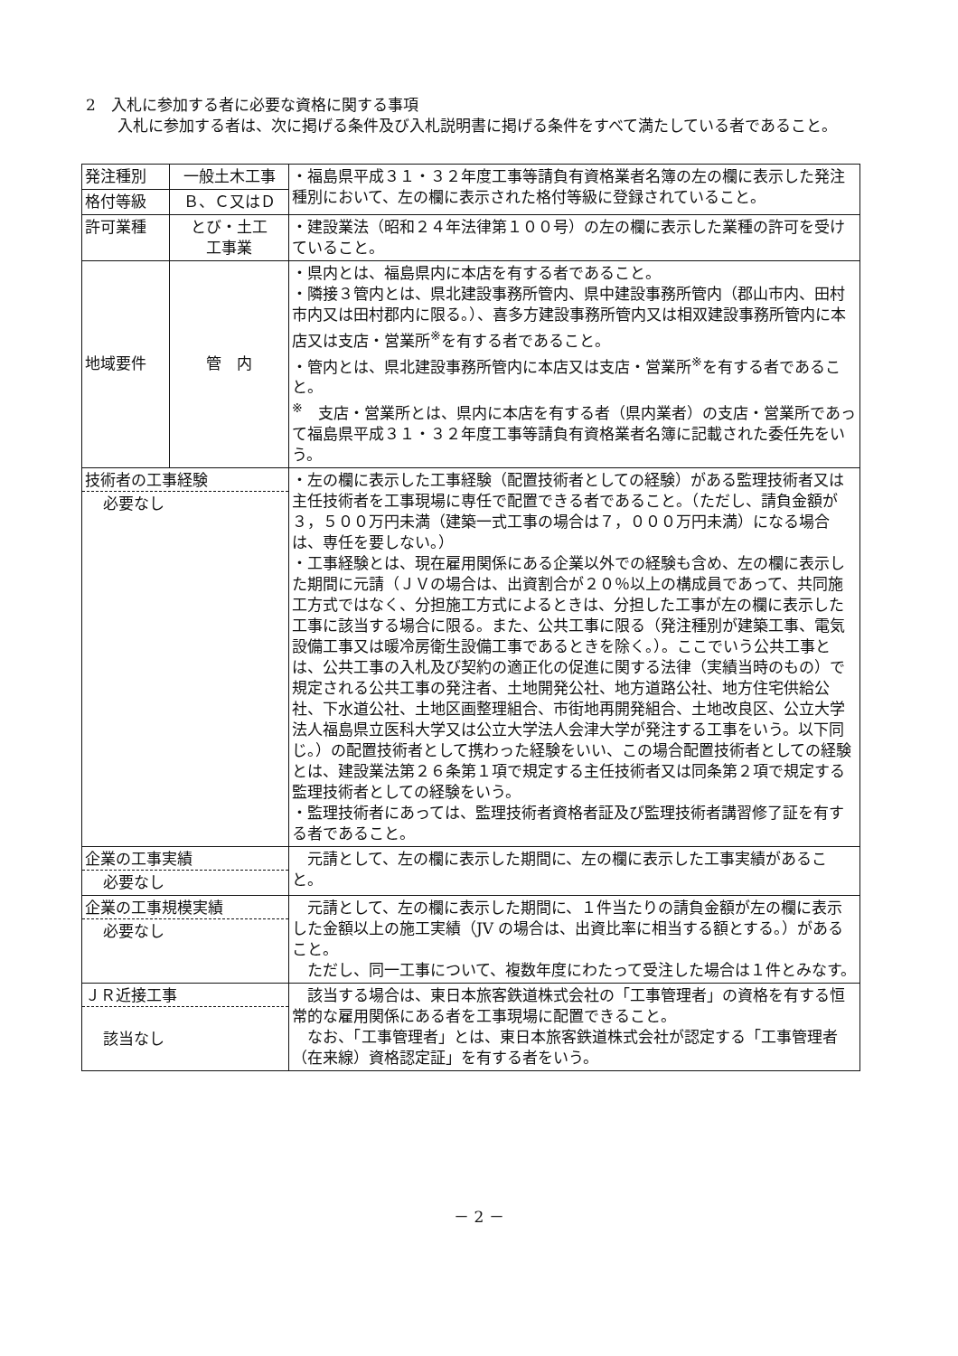2　入札に参加する者に必要な資格に関する事項
入札に参加する者は、次に掲げる条件及び入札説明書に掲げる条件をすべて満たしている者であること。
| 発注種別 | 一般土木工事 | ・福島県平成３１・３２年度工事等請負有資格業者名簿の左の欄に表示した発注種別において、左の欄に表示された格付等級に登録されていること。 |
| 格付等級 | Ｂ、Ｃ又はＤ | |
| 許可業種 | とび・土工 工事業 | ・建設業法（昭和２４年法律第１００号）の左の欄に表示した業種の許可を受けていること。 |
| 地域要件 | 管 内 | ・県内とは、福島県内に本店を有する者であること。 ・隣接３管内とは、県北建設事務所管内、県中建設事務所管内（郡山市内、田村市内又は田村郡内に限る。）、喜多方建設事務所管内又は相双建設事務所管内に本店又は支店・営業所<sup>※</sup>を有する者であること。 ・管内とは、県北建設事務所管内に本店又は支店・営業所<sup>※</sup>を有する者であること。 <sup>※</sup> 支店・営業所とは、県内に本店を有する者（県内業者）の支店・営業所であって福島県平成３１・３２年度工事等請負有資格業者名簿に記載された委任先をいう。 |
| 技術者の工事経験 必要なし | | ・左の欄に表示した工事経験（配置技術者としての経験）がある監理技術者又は主任技術者を工事現場に専任で配置できる者であること。（ただし、請負金額が３，５００万円未満（建築一式工事の場合は７，０００万円未満）になる場合は、専任を要しない。） ・工事経験とは、現在雇用関係にある企業以外での経験も含め、左の欄に表示した期間に元請（ＪＶの場合は、出資割合が２０％以上の構成員であって、共同施工方式ではなく、分担施工方式によるときは、分担した工事が左の欄に表示した工事に該当する場合に限る。また、公共工事に限る（発注種別が建築工事、電気設備工事又は暖冷房衛生設備工事であるときを除く。）。ここでいう公共工事とは、公共工事の入札及び契約の適正化の促進に関する法律（実績当時のもの）で規定される公共工事の発注者、土地開発公社、地方道路公社、地方住宅供給公社、下水道公社、土地区画整理組合、市街地再開発組合、土地改良区、公立大学法人福島県立医科大学又は公立大学法人会津大学が発注する工事をいう。以下同じ。）の配置技術者として携わった経験をいい、この場合配置技術者としての経験とは、建設業法第２６条第１項で規定する主任技術者又は同条第２項で規定する監理技術者としての経験をいう。 ・監理技術者にあっては、監理技術者資格者証及び監理技術者講習修了証を有する者であること。 |
| 企業の工事実績 必要なし | | 元請として、左の欄に表示した期間に、左の欄に表示した工事実績があること。 |
| 企業の工事規模実績 必要なし | | 元請として、左の欄に表示した期間に、１件当たりの請負金額が左の欄に表示した金額以上の施工実績（JV の場合は、出資比率に相当する額とする。）があること。 ただし、同一工事について、複数年度にわたって受注した場合は１件とみなす。 |
| ＪＲ近接工事 該当なし | | 該当する場合は、東日本旅客鉄道株式会社の「工事管理者」の資格を有する恒常的な雇用関係にある者を工事現場に配置できること。 なお、「工事管理者」とは、東日本旅客鉄道株式会社が認定する「工事管理者（在来線）資格認定証」を有する者をいう。 |
－ 2 －